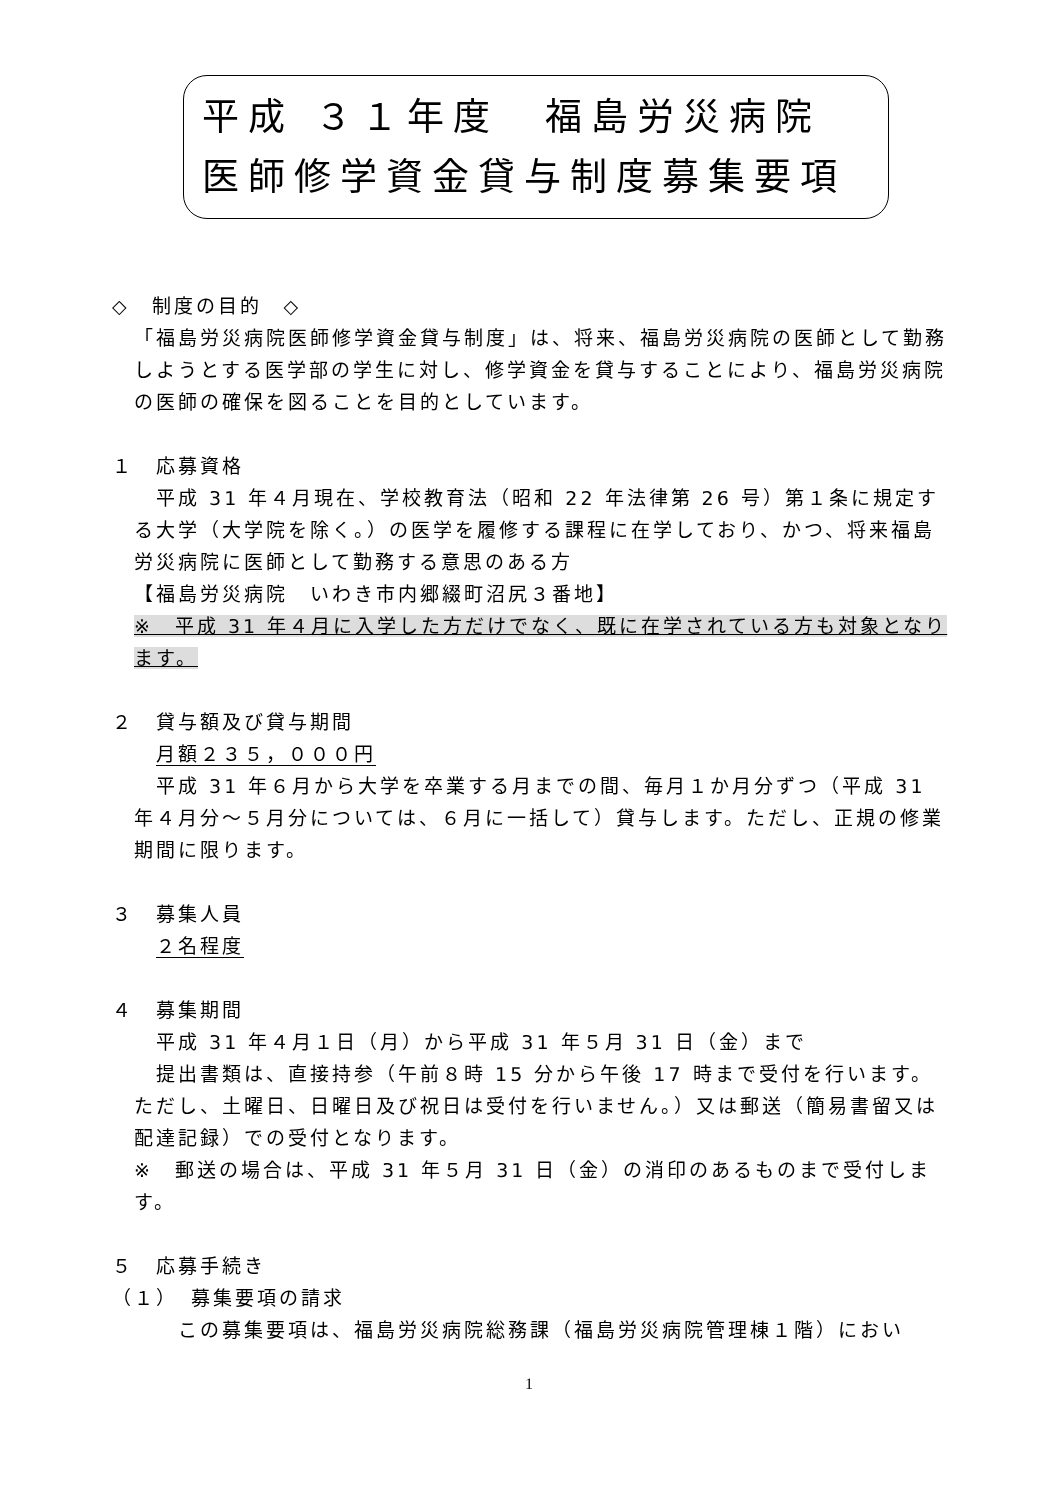平成 ３１年度　福島労災病院
医師修学資金貸与制度募集要項
◇　制度の目的　◇
「福島労災病院医師修学資金貸与制度」は、将来、福島労災病院の医師として勤務しようとする医学部の学生に対し、修学資金を貸与することにより、福島労災病院の医師の確保を図ることを目的としています。
１　応募資格
　平成 31 年４月現在、学校教育法（昭和 22 年法律第 26 号）第１条に規定する大学（大学院を除く。）の医学を履修する課程に在学しており、かつ、将来福島労災病院に医師として勤務する意思のある方
【福島労災病院　いわき市内郷綴町沼尻３番地】
※　平成 31 年４月に入学した方だけでなく、既に在学されている方も対象となります。
２　貸与額及び貸与期間
月額２３５，０００円
　平成 31 年６月から大学を卒業する月までの間、毎月１か月分ずつ（平成 31 年４月分～５月分については、６月に一括して）貸与します。ただし、正規の修業期間に限ります。
３　募集人員
２名程度
４　募集期間
　平成 31 年４月１日（月）から平成 31 年５月 31 日（金）まで
　提出書類は、直接持参（午前８時 15 分から午後 17 時まで受付を行います。ただし、土曜日、日曜日及び祝日は受付を行いません。）又は郵送（簡易書留又は配達記録）での受付となります。
※　郵送の場合は、平成 31 年５月 31 日（金）の消印のあるものまで受付します。
５　応募手続き
（１）　募集要項の請求
　この募集要項は、福島労災病院総務課（福島労災病院管理棟１階）におい
1